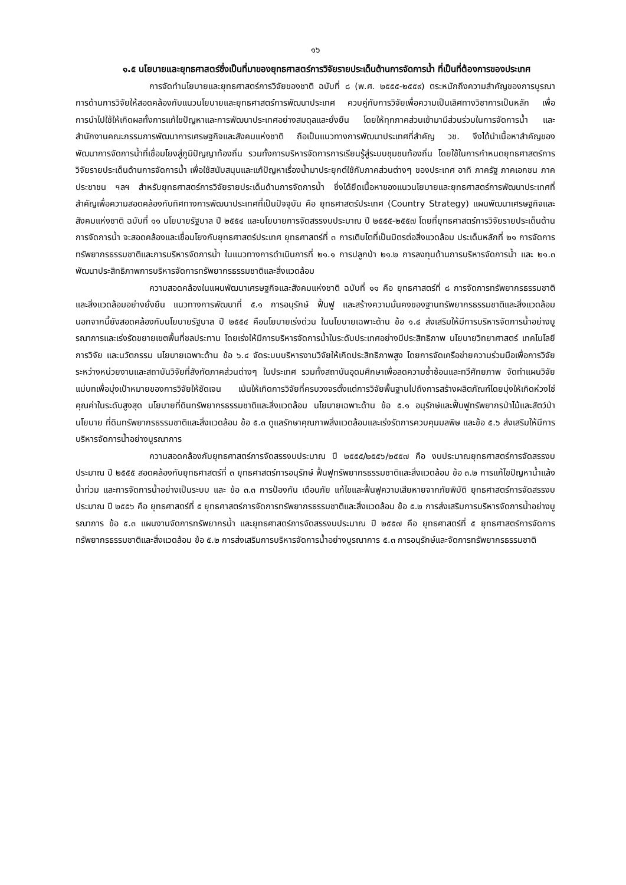๑๖
๑.๕ นโยบายและยุทธศาสตร์ซึ่งเป็นที่มาของยุทธศาสตร์การวิจัยรายประเด็นด้านการจัดการน้ำ ที่เป็นที่ต้องการของประเทศ
การจัดทำนโยบายและยุทธศาสตร์การวิจัยของชาติ ฉบับที่ ๘ (พ.ศ. ๒๕๕๕-๒๕๕๙) ตระหนักถึงความสำคัญของการบูรณาการด้านการวิจัยให้สอดคล้องกับแนวนโยบายและยุทธศาสตร์การพัฒนาประเทศ ควบคู่กับการวิจัยเพื่อความเป็นเลิศทางวิชาการเป็นหลัก เพื่อการนำไปใช้ให้เกิดผลทั้งการแก้ไขปัญหาและการพัฒนาประเทศอย่างสมดุลและยั่งยืน โดยให้ทุกภาคส่วนเข้ามามีส่วนร่วมในการจัดการน้ำ และสำนักงานคณะกรรมการพัฒนาการเศรษฐกิจและสังคมแห่งชาติ ถือเป็นแนวทางการพัฒนาประเทศที่สำคัญ วช. จึงได้นำเนื้อหาสำคัญของพัฒนาการจัดการน้ำที่เชื่อมโยงสู่ภูมิปัญญาท้องถิ่น รวมทั้งการบริหารจัดการการเรียนรู้สู่ระบบชุมชนท้องถิ่น โดยใช้ในการกำหนดยุทธศาสตร์การวิจัยรายประเด็นด้านการจัดการน้ำ เพื่อใช้สนับสนุนและแก้ปัญหาเรื่องน้ำมาประยุกต์ใช้กับภาคส่วนต่างๆ ของประเทศ อาทิ ภาครัฐ ภาคเอกชน ภาคประชาชน ฯลฯ สำหรับยุทธศาสตร์การวิจัยรายประเด็นด้านการจัดการน้ำ ซึ่งได้ยึดเนื้อหาของแนวนโยบายและยุทธศาสตร์การพัฒนาประเทศที่สำคัญเพื่อความสอดคล้องกับทิศทางการพัฒนาประเทศที่เป็นปัจจุบัน คือ ยุทธศาสตร์ประเทศ (Country Strategy) แผนพัฒนาเศรษฐกิจและสังคมแห่งชาติ ฉบับที่ ๑๑ นโยบายรัฐบาล ปี ๒๕๕๔ และนโยบายการจัดสรรงบประมาณ ปี ๒๕๕๕-๒๕๕๗ โดยที่ยุทธศาสตร์การวิจัยรายประเด็นด้านการจัดการน้ำ จะสอดคล้องและเชื่อมโยงกับยุทธศาสตร์ประเทศ ยุทธศาสตร์ที่ ๓ การเติบโตที่เป็นมิตรต่อสิ่งแวดล้อม ประเด็นหลักที่ ๒๑ การจัดการทรัพยากรธรรมชาติและการบริหารจัดการน้ำ ในแนวทางการดำเนินการที่ ๒๑.๑ การปลูกป่า ๒๑.๒ การลงทุนด้านการบริหารจัดการน้ำ และ ๒๑.๓ พัฒนาประสิทธิภาพการบริหารจัดการทรัพยากรธรรมชาติและสิ่งแวดล้อม
ความสอดคล้องในแผนพัฒนาเศรษฐกิจและสังคมแห่งชาติ ฉบับที่ ๑๑ คือ ยุทธศาสตร์ที่ ๘ การจัดการทรัพยากรธรรมชาติและสิ่งแวดล้อมอย่างยั่งยืน แนวทางการพัฒนาที่ ๕.๑ การอนุรักษ์ ฟื้นฟู และสร้างความมั่นคงของฐานทรัพยากรธรรมชาติและสิ่งแวดล้อม นอกจากนี้ยังสอดคล้องกับนโยบายรัฐบาล ปี ๒๕๕๔ คือนโยบายเร่งด่วน ในนโยบายเฉพาะด้าน ข้อ ๑.๔ ส่งเสริมให้มีการบริหารจัดการน้ำอย่างบูรณาการและเร่งรัดขยายเขตพื้นที่ชลประทาน โดยเร่งให้มีการบริหารจัดการน้ำในระดับประเทศอย่างมีประสิทธิภาพ นโยบายวิทยาศาสตร์ เทคโนโลยี การวิจัย และนวัตกรรม นโยบายเฉพาะด้าน ข้อ ๖.๔ จัดระบบบริหารงานวิจัยให้เกิดประสิทธิภาพสูง โดยการจัดเครือข่ายความร่วมมือเพื่อการวิจัยระหว่างหน่วยงานและสถาบันวิจัยที่สังกัดภาคส่วนต่างๆ ในประเทศ รวมทั้งสถาบันอุดมศึกษาเพื่อลดความซ้ำซ้อนและทวีศักยภาพ จัดทำแผนวิจัยแม่บทเพื่อมุ่งเป้าหมายของการวิจัยให้ชัดเจน เน้นให้เกิดการวิจัยที่ครบวงจรตั้งแต่การวิจัยพื้นฐานไปถึงการสร้างผลิตภัณฑ์โดยมุ่งให้เกิดห่วงโซ่คุณค่าในระดับสูงสุด นโยบายที่ดินทรัพยากรธรรมชาติและสิ่งแวดล้อม นโยบายเฉพาะด้าน ข้อ ๕.๑ อนุรักษ์และฟื้นฟูทรัพยากรป่าไม้และสัตว์ป่า นโยบาย ที่ดินทรัพยากรธรรมชาติและสิ่งแวดล้อม ข้อ ๕.๓ ดูแลรักษาคุณภาพสิ่งแวดล้อมและเร่งรัดการควบคุมมลพิษ และข้อ ๕.๖ ส่งเสริมให้มีการบริหารจัดการน้ำอย่างบูรณาการ
ความสอดคล้องกับยุทธศาสตร์การจัดสรรงบประมาณ ปี ๒๕๕๕/๒๕๕๖/๒๕๕๗ คือ งบประมาณยุทธศาสตร์การจัดสรรงบประมาณ ปี ๒๕๕๕ สอดคล้องกับยุทธศาสตร์ที่ ๓ ยุทธศาสตร์การอนุรักษ์ ฟื้นฟูทรัพยากรธรรมชาติและสิ่งแวดล้อม ข้อ ๓.๒ การแก้ไขปัญหาน้ำแล้ง น้ำท่วม และการจัดการน้ำอย่างเป็นระบบ และ ข้อ ๓.๓ การป้องกัน เตือนภัย แก้ไขและฟื้นฟูความเสียหายจากภัยพิบัติ ยุทธศาสตร์การจัดสรรงบประมาณ ปี ๒๕๕๖ คือ ยุทธศาสตร์ที่ ๕ ยุทธศาสตร์การจัดการทรัพยากรธรรมชาติและสิ่งแวดล้อม ข้อ ๕.๒ การส่งเสริมการบริหารจัดการน้ำอย่างบูรณาการ ข้อ ๕.๓ แผนงานจัดการทรัพยากรน้ำ และยุทธศาสตร์การจัดสรรงบประมาณ ปี ๒๕๕๗ คือ ยุทธศาสตร์ที่ ๕ ยุทธศาสตร์การจัดการทรัพยากรธรรมชาติและสิ่งแวดล้อม ข้อ ๕.๒ การส่งเสริมการบริหารจัดการน้ำอย่างบูรณาการ ๕.๓ การอนุรักษ์และจัดการทรัพยากรธรรมชาติ